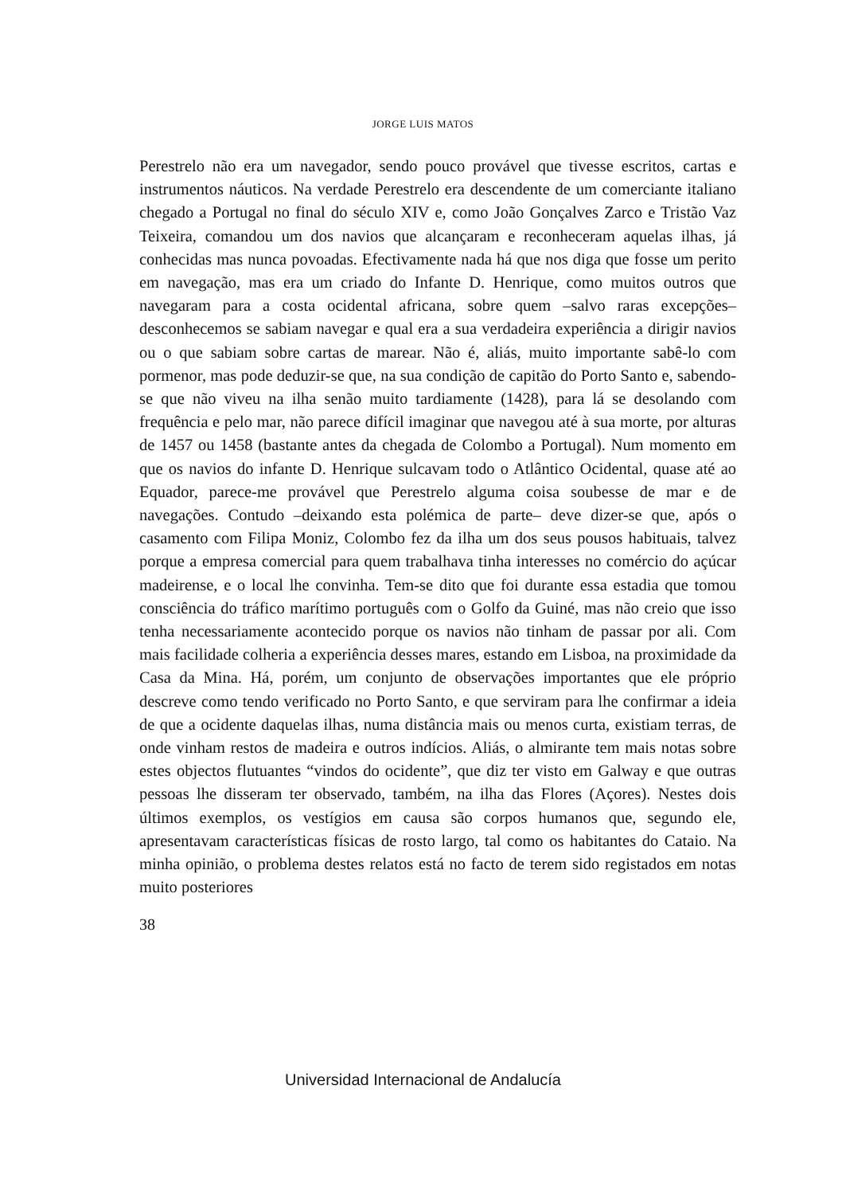JORGE LUIS MATOS
Perestrelo não era um navegador, sendo pouco provável que tivesse escritos, cartas e instrumentos náuticos. Na verdade Perestrelo era descendente de um comerciante italiano chegado a Portugal no final do século XIV e, como João Gonçalves Zarco e Tristão Vaz Teixeira, comandou um dos navios que alcançaram e reconheceram aquelas ilhas, já conhecidas mas nunca povoadas. Efectivamente nada há que nos diga que fosse um perito em navegação, mas era um criado do Infante D. Henrique, como muitos outros que navegaram para a costa ocidental africana, sobre quem –salvo raras excepções– desconhecemos se sabiam navegar e qual era a sua verdadeira experiência a dirigir navios ou o que sabiam sobre cartas de marear. Não é, aliás, muito importante sabê-lo com pormenor, mas pode deduzir-se que, na sua condição de capitão do Porto Santo e, sabendo-se que não viveu na ilha senão muito tardiamente (1428), para lá se desolando com frequência e pelo mar, não parece difícil imaginar que navegou até à sua morte, por alturas de 1457 ou 1458 (bastante antes da chegada de Colombo a Portugal). Num momento em que os navios do infante D. Henrique sulcavam todo o Atlântico Ocidental, quase até ao Equador, parece-me provável que Perestrelo alguma coisa soubesse de mar e de navegações. Contudo –deixando esta polémica de parte– deve dizer-se que, após o casamento com Filipa Moniz, Colombo fez da ilha um dos seus pousos habituais, talvez porque a empresa comercial para quem trabalhava tinha interesses no comércio do açúcar madeirense, e o local lhe convinha. Tem-se dito que foi durante essa estadia que tomou consciência do tráfico marítimo português com o Golfo da Guiné, mas não creio que isso tenha necessariamente acontecido porque os navios não tinham de passar por ali. Com mais facilidade colheria a experiência desses mares, estando em Lisboa, na proximidade da Casa da Mina. Há, porém, um conjunto de observações importantes que ele próprio descreve como tendo verificado no Porto Santo, e que serviram para lhe confirmar a ideia de que a ocidente daquelas ilhas, numa distância mais ou menos curta, existiam terras, de onde vinham restos de madeira e outros indícios. Aliás, o almirante tem mais notas sobre estes objectos flutuantes “vindos do ocidente”, que diz ter visto em Galway e que outras pessoas lhe disseram ter observado, também, na ilha das Flores (Açores). Nestes dois últimos exemplos, os vestígios em causa são corpos humanos que, segundo ele, apresentavam características físicas de rosto largo, tal como os habitantes do Cataio. Na minha opinião, o problema destes relatos está no facto de terem sido registados em notas muito posteriores
38
Universidad Internacional de Andalucía